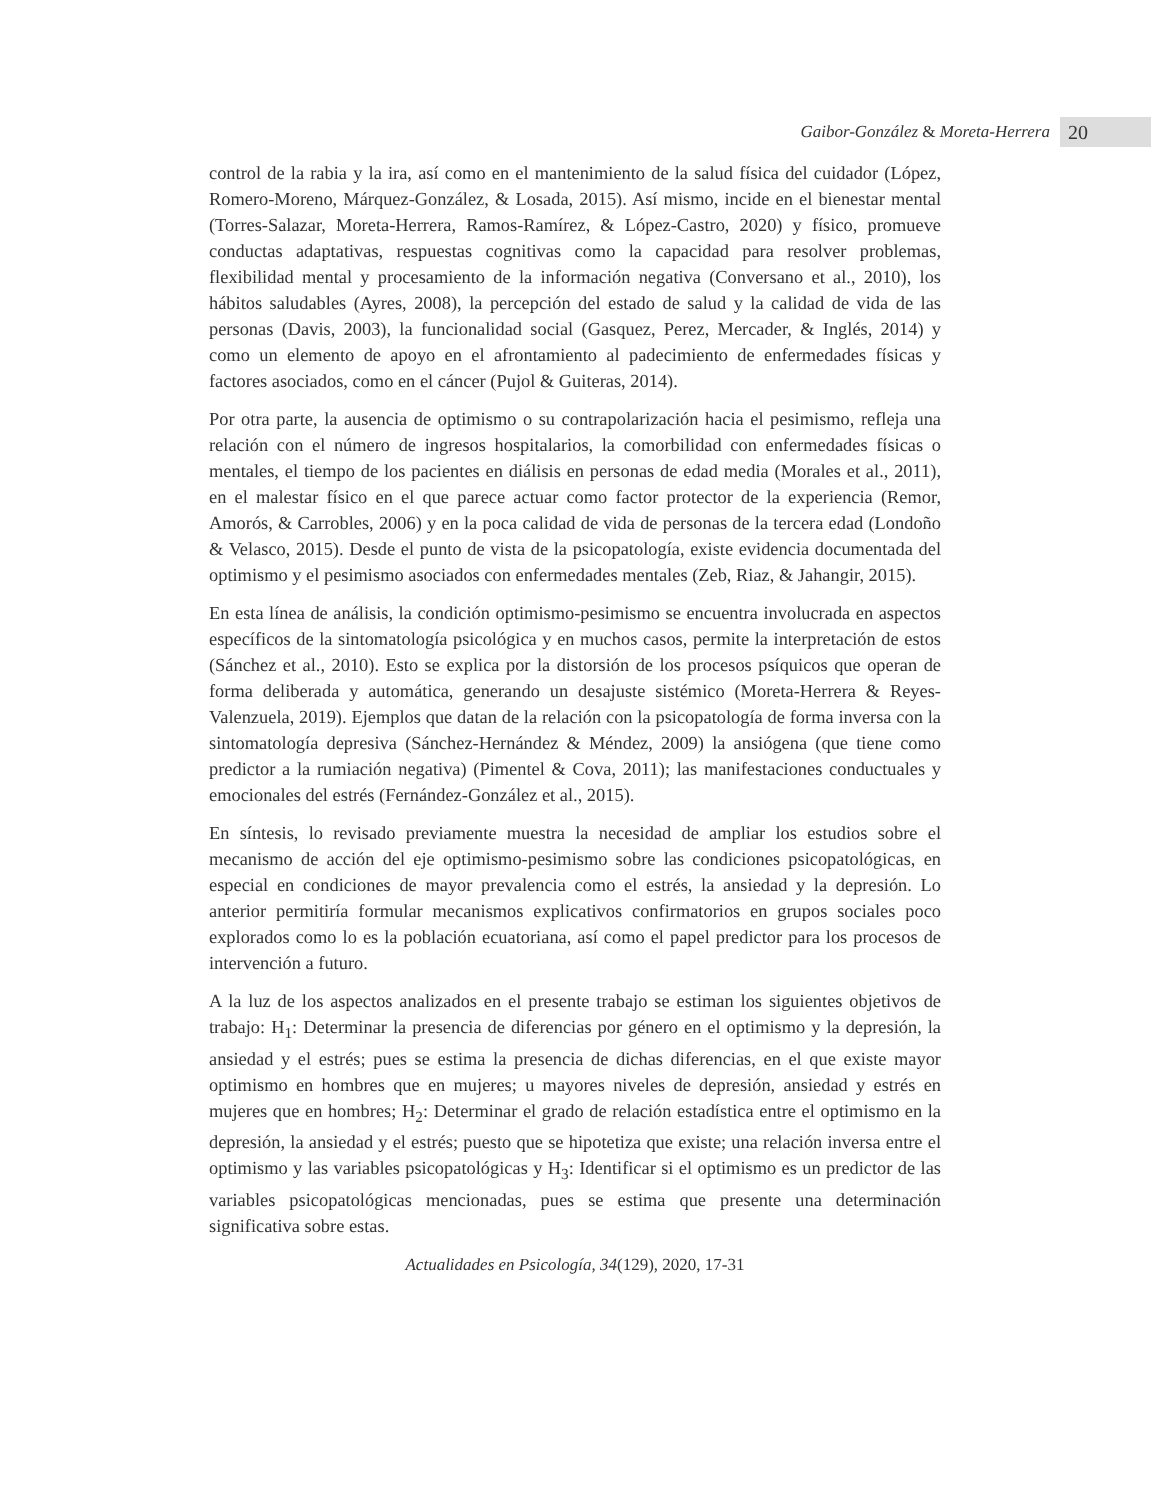Gaibor-González & Moreta-Herrera 20
control de la rabia y la ira, así como en el mantenimiento de la salud física del cuidador (López, Romero-Moreno, Márquez-González, & Losada, 2015). Así mismo, incide en el bienestar mental (Torres-Salazar, Moreta-Herrera, Ramos-Ramírez, & López-Castro, 2020) y físico, promueve conductas adaptativas, respuestas cognitivas como la capacidad para resolver problemas, flexibilidad mental y procesamiento de la información negativa (Conversano et al., 2010), los hábitos saludables (Ayres, 2008), la percepción del estado de salud y la calidad de vida de las personas (Davis, 2003), la funcionalidad social (Gasquez, Perez, Mercader, & Inglés, 2014) y como un elemento de apoyo en el afrontamiento al padecimiento de enfermedades físicas y factores asociados, como en el cáncer (Pujol & Guiteras, 2014).
Por otra parte, la ausencia de optimismo o su contrapolarización hacia el pesimismo, refleja una relación con el número de ingresos hospitalarios, la comorbilidad con enfermedades físicas o mentales, el tiempo de los pacientes en diálisis en personas de edad media (Morales et al., 2011), en el malestar físico en el que parece actuar como factor protector de la experiencia (Remor, Amorós, & Carrobles, 2006) y en la poca calidad de vida de personas de la tercera edad (Londoño & Velasco, 2015). Desde el punto de vista de la psicopatología, existe evidencia documentada del optimismo y el pesimismo asociados con enfermedades mentales (Zeb, Riaz, & Jahangir, 2015).
En esta línea de análisis, la condición optimismo-pesimismo se encuentra involucrada en aspectos específicos de la sintomatología psicológica y en muchos casos, permite la interpretación de estos (Sánchez et al., 2010). Esto se explica por la distorsión de los procesos psíquicos que operan de forma deliberada y automática, generando un desajuste sistémico (Moreta-Herrera & Reyes-Valenzuela, 2019). Ejemplos que datan de la relación con la psicopatología de forma inversa con la sintomatología depresiva (Sánchez-Hernández & Méndez, 2009) la ansiógena (que tiene como predictor a la rumiación negativa) (Pimentel & Cova, 2011); las manifestaciones conductuales y emocionales del estrés (Fernández-González et al., 2015).
En síntesis, lo revisado previamente muestra la necesidad de ampliar los estudios sobre el mecanismo de acción del eje optimismo-pesimismo sobre las condiciones psicopatológicas, en especial en condiciones de mayor prevalencia como el estrés, la ansiedad y la depresión. Lo anterior permitiría formular mecanismos explicativos confirmatorios en grupos sociales poco explorados como lo es la población ecuatoriana, así como el papel predictor para los procesos de intervención a futuro.
A la luz de los aspectos analizados en el presente trabajo se estiman los siguientes objetivos de trabajo: H<sub>1</sub>: Determinar la presencia de diferencias por género en el optimismo y la depresión, la ansiedad y el estrés; pues se estima la presencia de dichas diferencias, en el que existe mayor optimismo en hombres que en mujeres; u mayores niveles de depresión, ansiedad y estrés en mujeres que en hombres; H<sub>2</sub>: Determinar el grado de relación estadística entre el optimismo en la depresión, la ansiedad y el estrés; puesto que se hipotetiza que existe; una relación inversa entre el optimismo y las variables psicopatológicas y H<sub>3</sub>: Identificar si el optimismo es un predictor de las variables psicopatológicas mencionadas, pues se estima que presente una determinación significativa sobre estas.
Actualidades en Psicología, 34(129), 2020, 17-31